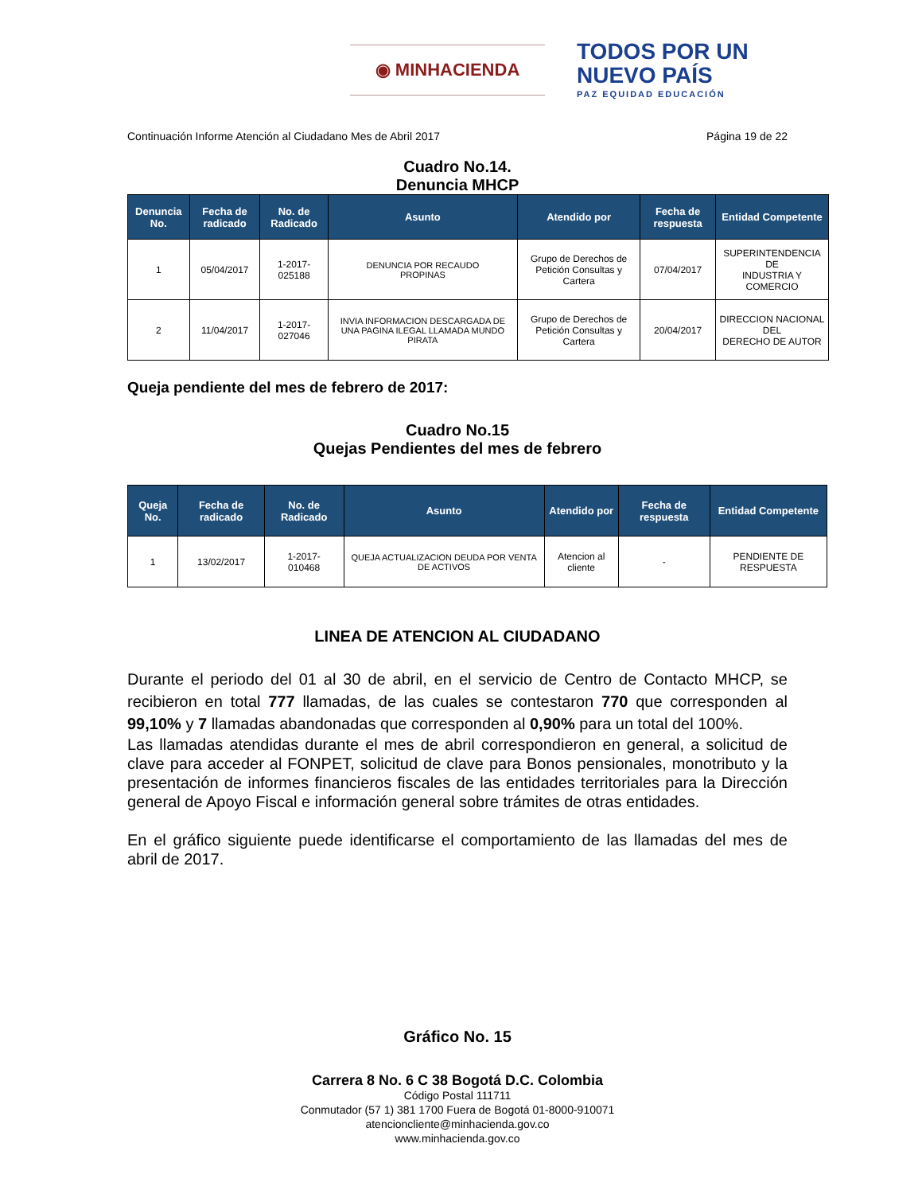◉ MINHACIENDA
TODOS POR UN
NUEVO PAÍS
PAZ EQUIDAD EDUCACIÓN
Continuación Informe Atención al Ciudadano Mes de Abril 2017 Página 19 de 22
Cuadro No.14.
Denuncia MHCP
| Denuncia No. | Fecha de radicado | No. de Radicado | Asunto | Atendido por | Fecha de respuesta | Entidad Competente |
| --- | --- | --- | --- | --- | --- | --- |
| 1 | 05/04/2017 | 1-2017- 025188 | DENUNCIA POR RECAUDO PROPINAS | Grupo de Derechos de Petición Consultas y Cartera | 07/04/2017 | SUPERINTENDENCIA DE INDUSTRIA Y COMERCIO |
| 2 | 11/04/2017 | 1-2017- 027046 | INVIA INFORMACION DESCARGADA DE UNA PAGINA ILEGAL LLAMADA MUNDO PIRATA | Grupo de Derechos de Petición Consultas y Cartera | 20/04/2017 | DIRECCION NACIONAL DEL DERECHO DE AUTOR |
Queja pendiente del mes de febrero de 2017:
Cuadro No.15
Quejas Pendientes del mes de febrero
| Queja No. | Fecha de radicado | No. de Radicado | Asunto | Atendido por | Fecha de respuesta | Entidad Competente |
| --- | --- | --- | --- | --- | --- | --- |
| 1 | 13/02/2017 | 1-2017- 010468 | QUEJA ACTUALIZACION DEUDA POR VENTA DE ACTIVOS | Atencion al cliente | - | PENDIENTE DE RESPUESTA |
LINEA DE ATENCION AL CIUDADANO
Durante el periodo del 01 al 30 de abril, en el servicio de Centro de Contacto MHCP, se recibieron en total 777 llamadas, de las cuales se contestaron 770 que corresponden al 99,10% y 7 llamadas abandonadas que corresponden al 0,90% para un total del 100%.
Las llamadas atendidas durante el mes de abril correspondieron en general, a solicitud de clave para acceder al FONPET, solicitud de clave para Bonos pensionales, monotributo y la presentación de informes financieros fiscales de las entidades territoriales para la Dirección general de Apoyo Fiscal e información general sobre trámites de otras entidades.
En el gráfico siguiente puede identificarse el comportamiento de las llamadas del mes de abril de 2017.
Gráfico No. 15
Carrera 8 No. 6 C 38 Bogotá D.C. Colombia
Código Postal 111711
Conmutador (57 1) 381 1700 Fuera de Bogotá 01-8000-910071
atencioncliente@minhacienda.gov.co
www.minhacienda.gov.co